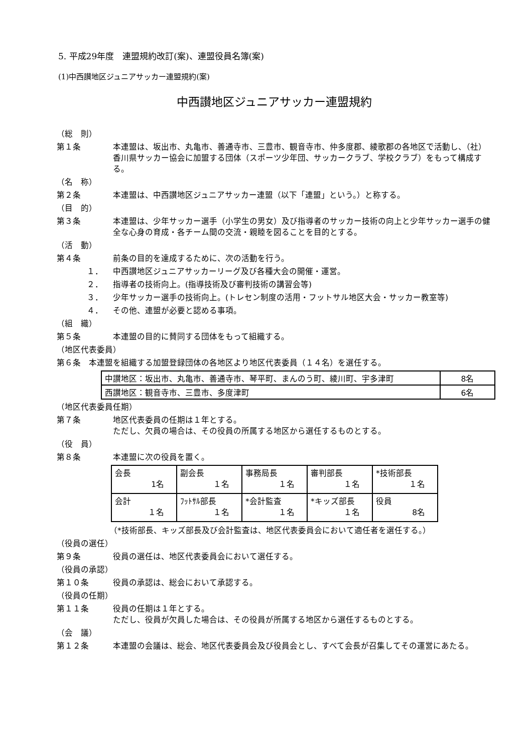5. 平成29年度　連盟規約改訂(案)、連盟役員名簿(案)
(1)中西讃地区ジュニアサッカー連盟規約(案)
中西讃地区ジュニアサッカー連盟規約
（総　則）
第１条 本連盟は、坂出市、丸亀市、善通寺市、三豊市、観音寺市、仲多度郡、綾歌郡の各地区で活動し、（社）香川県サッカー協会に加盟する団体（スポーツ少年団、サッカークラブ、学校クラブ）をもって構成する。
（名　称）
第２条 本連盟は、中西讃地区ジュニアサッカー連盟（以下「連盟」という。）と称する。
（目　的）
第３条 本連盟は、少年サッカー選手（小学生の男女）及び指導者のサッカー技術の向上と少年サッカー選手の健全な心身の育成・各チーム間の交流・親睦を図ることを目的とする。
（活　動）
第４条 前条の目的を達成するために、次の活動を行う。
１． 中西讃地区ジュニアサッカーリーグ及び各種大会の開催・運営。
２． 指導者の技術向上。(指導技術及び審判技術の講習会等)
３． 少年サッカー選手の技術向上。(トレセン制度の活用・フットサル地区大会・サッカー教室等)
４． その他、連盟が必要と認める事項。
（組　織）
第５条 本連盟の目的に賛同する団体をもって組織する。
（地区代表委員）
第６条　本連盟を組織する加盟登録団体の各地区より地区代表委員（１４名）を選任する。
| 中讃地区：坂出市、丸亀市、善通寺市、琴平町、まんのう町、綾川町、宇多津町 | 8名 |
| 西讃地区：観音寺市、三豊市、多度津町 | 6名 |
（地区代表委員任期）
第７条 地区代表委員の任期は１年とする。
ただし、欠員の場合は、その役員の所属する地区から選任するものとする。
（役　員）
第８条 本連盟に次の役員を置く。
| 会長 1名 | 副会長 １名 | 事務局長 １名 | 審判部長 １名 | *技術部長 １名 |
| 会計 １名 | ﾌｯﾄｻﾙ部長 １名 | *会計監査 １名 | *キッズ部長 １名 | 役員 8名 |
（*技術部長、キッズ部長及び会計監査は、地区代表委員会において適任者を選任する。）
（役員の選任）
第９条 役員の選任は、地区代表委員会において選任する。
（役員の承認）
第１０条 役員の承認は、総会において承認する。
（役員の任期）
第１１条 役員の任期は１年とする。
ただし、役員が欠員した場合は、その役員が所属する地区から選任するものとする。
（会　議）
第１２条 本連盟の会議は、総会、地区代表委員会及び役員会とし、すべて会長が召集してその運営にあたる。